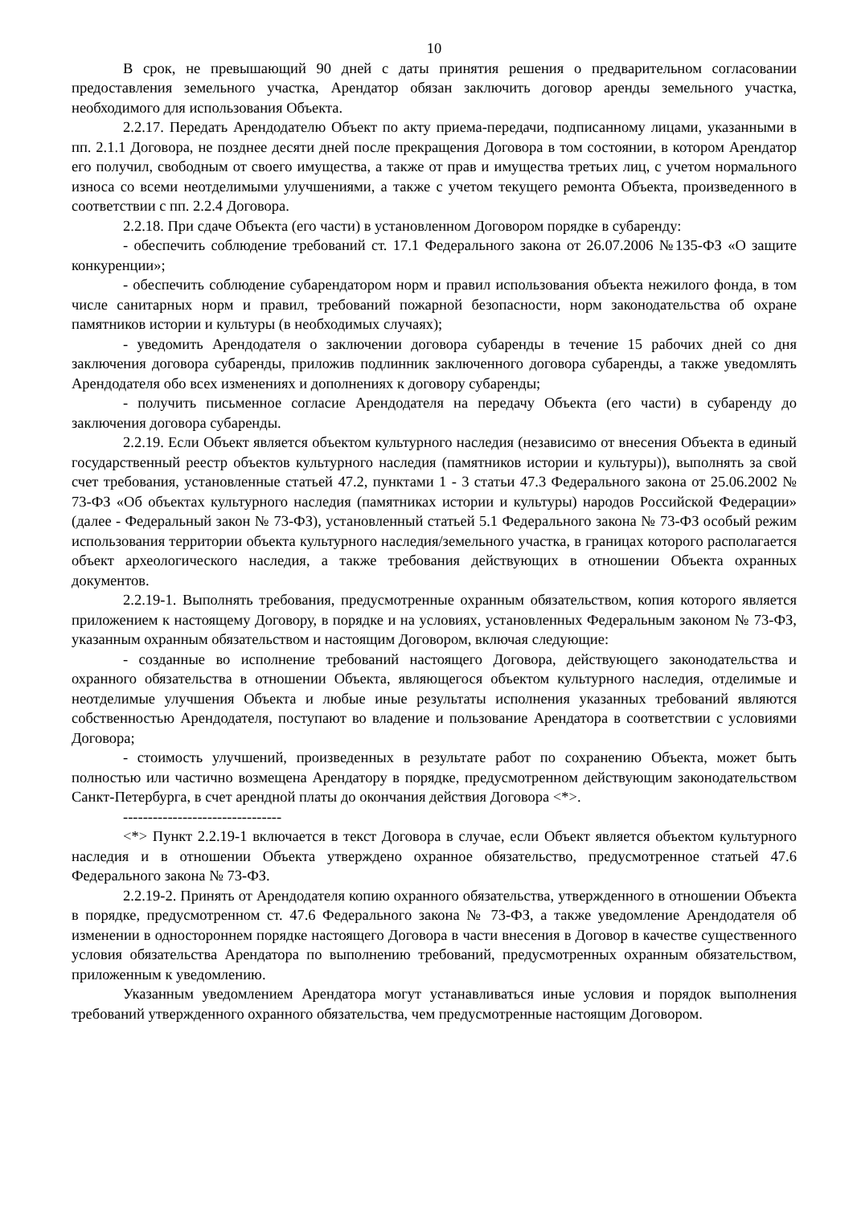10
В срок, не превышающий 90 дней с даты принятия решения о предварительном согласовании предоставления земельного участка, Арендатор обязан заключить договор аренды земельного участка, необходимого для использования Объекта.
2.2.17. Передать Арендодателю Объект по акту приема-передачи, подписанному лицами, указанными в пп. 2.1.1 Договора, не позднее десяти дней после прекращения Договора в том состоянии, в котором Арендатор его получил, свободным от своего имущества, а также от прав и имущества третьих лиц, с учетом нормального износа со всеми неотделимыми улучшениями, а также с учетом текущего ремонта Объекта, произведенного в соответствии с пп. 2.2.4 Договора.
2.2.18. При сдаче Объекта (его части) в установленном Договором порядке в субаренду:
- обеспечить соблюдение требований ст. 17.1 Федерального закона от 26.07.2006 №135-ФЗ «О защите конкуренции»;
- обеспечить соблюдение субарендатором норм и правил использования объекта нежилого фонда, в том числе санитарных норм и правил, требований пожарной безопасности, норм законодательства об охране памятников истории и культуры (в необходимых случаях);
- уведомить Арендодателя о заключении договора субаренды в течение 15 рабочих дней со дня заключения договора субаренды, приложив подлинник заключенного договора субаренды, а также уведомлять Арендодателя обо всех изменениях и дополнениях к договору субаренды;
- получить письменное согласие Арендодателя на передачу Объекта (его части) в субаренду до заключения договора субаренды.
2.2.19. Если Объект является объектом культурного наследия (независимо от внесения Объекта в единый государственный реестр объектов культурного наследия (памятников истории и культуры)), выполнять за свой счет требования, установленные статьей 47.2, пунктами 1 - 3 статьи 47.3 Федерального закона от 25.06.2002 № 73-ФЗ «Об объектах культурного наследия (памятниках истории и культуры) народов Российской Федерации» (далее - Федеральный закон № 73-ФЗ), установленный статьей 5.1 Федерального закона № 73-ФЗ особый режим использования территории объекта культурного наследия/земельного участка, в границах которого располагается объект археологического наследия, а также требования действующих в отношении Объекта охранных документов.
2.2.19-1. Выполнять требования, предусмотренные охранным обязательством, копия которого является приложением к настоящему Договору, в порядке и на условиях, установленных Федеральным законом № 73-ФЗ, указанным охранным обязательством и настоящим Договором, включая следующие:
- созданные во исполнение требований настоящего Договора, действующего законодательства и охранного обязательства в отношении Объекта, являющегося объектом культурного наследия, отделимые и неотделимые улучшения Объекта и любые иные результаты исполнения указанных требований являются собственностью Арендодателя, поступают во владение и пользование Арендатора в соответствии с условиями Договора;
- стоимость улучшений, произведенных в результате работ по сохранению Объекта, может быть полностью или частично возмещена Арендатору в порядке, предусмотренном действующим законодательством Санкт-Петербурга, в счет арендной платы до окончания действия Договора <*>.
--------------------------------
<*> Пункт 2.2.19-1 включается в текст Договора в случае, если Объект является объектом культурного наследия и в отношении Объекта утверждено охранное обязательство, предусмотренное статьей 47.6 Федерального закона № 73-ФЗ.
2.2.19-2. Принять от Арендодателя копию охранного обязательства, утвержденного в отношении Объекта в порядке, предусмотренном ст. 47.6 Федерального закона № 73-ФЗ, а также уведомление Арендодателя об изменении в одностороннем порядке настоящего Договора в части внесения в Договор в качестве существенного условия обязательства Арендатора по выполнению требований, предусмотренных охранным обязательством, приложенным к уведомлению.
Указанным уведомлением Арендатора могут устанавливаться иные условия и порядок выполнения требований утвержденного охранного обязательства, чем предусмотренные настоящим Договором.